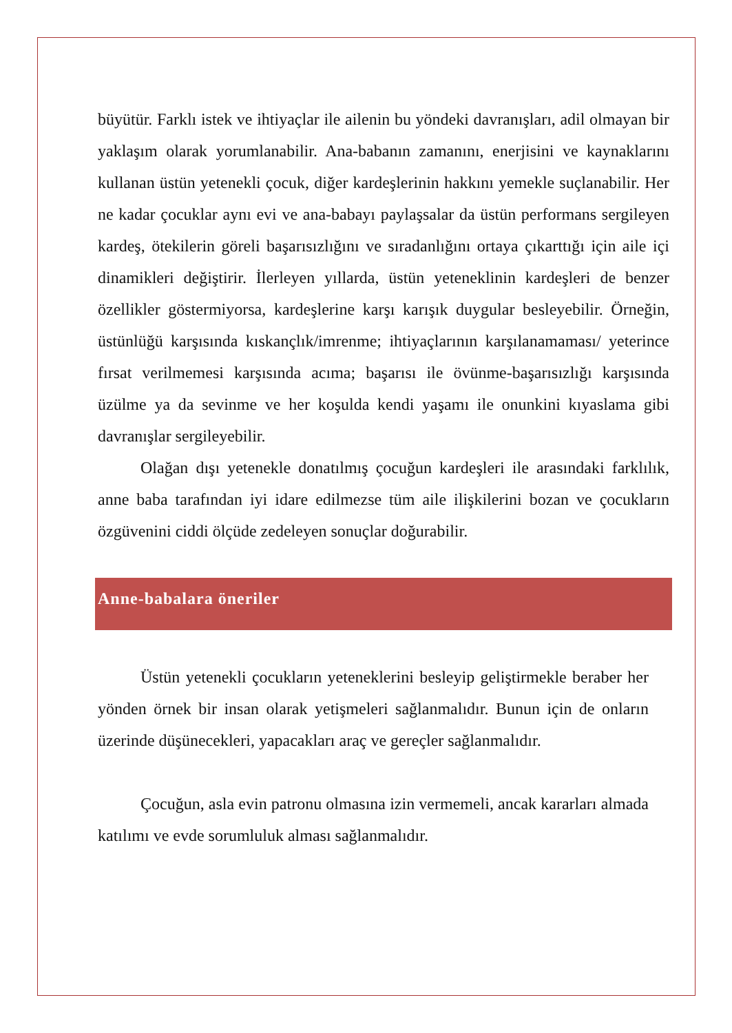büyütür. Farklı istek ve ihtiyaçlar ile ailenin bu yöndeki davranışları, adil olmayan bir yaklaşım olarak yorumlanabilir. Ana-babanın zamanını, enerjisini ve kaynaklarını kullanan üstün yetenekli çocuk, diğer kardeşlerinin hakkını yemekle suçlanabilir. Her ne kadar çocuklar aynı evi ve ana-babayı paylaşsalar da üstün performans sergileyen kardeş, ötekilerin göreli başarısızlığını ve sıradanlığını ortaya çıkarttığı için aile içi dinamikleri değiştirir. İlerleyen yıllarda, üstün yeteneklinin kardeşleri de benzer özellikler göstermiyorsa, kardeşlerine karşı karışık duygular besleyebilir. Örneğin, üstünlüğü karşısında kıskançlık/imrenme; ihtiyaçlarının karşılanamaması/ yeterince fırsat verilmemesi karşısında acıma; başarısı ile övünme-başarısızlığı karşısında üzülme ya da sevinme ve her koşulda kendi yaşamı ile onunkini kıyaslama gibi davranışlar sergileyebilir.
Olağan dışı yetenekle donatılmış çocuğun kardeşleri ile arasındaki farklılık, anne baba tarafından iyi idare edilmezse tüm aile ilişkilerini bozan ve çocukların özgüvenini ciddi ölçüde zedeleyen sonuçlar doğurabilir.
Anne-babalara öneriler
Üstün yetenekli çocukların yeteneklerini besleyip geliştirmekle beraber her yönden örnek bir insan olarak yetişmeleri sağlanmalıdır. Bunun için de onların üzerinde düşünecekleri, yapacakları araç ve gereçler sağlanmalıdır.
Çocuğun, asla evin patronu olmasına izin vermemeli, ancak kararları almada katılımı ve evde sorumluluk alması sağlanmalıdır.